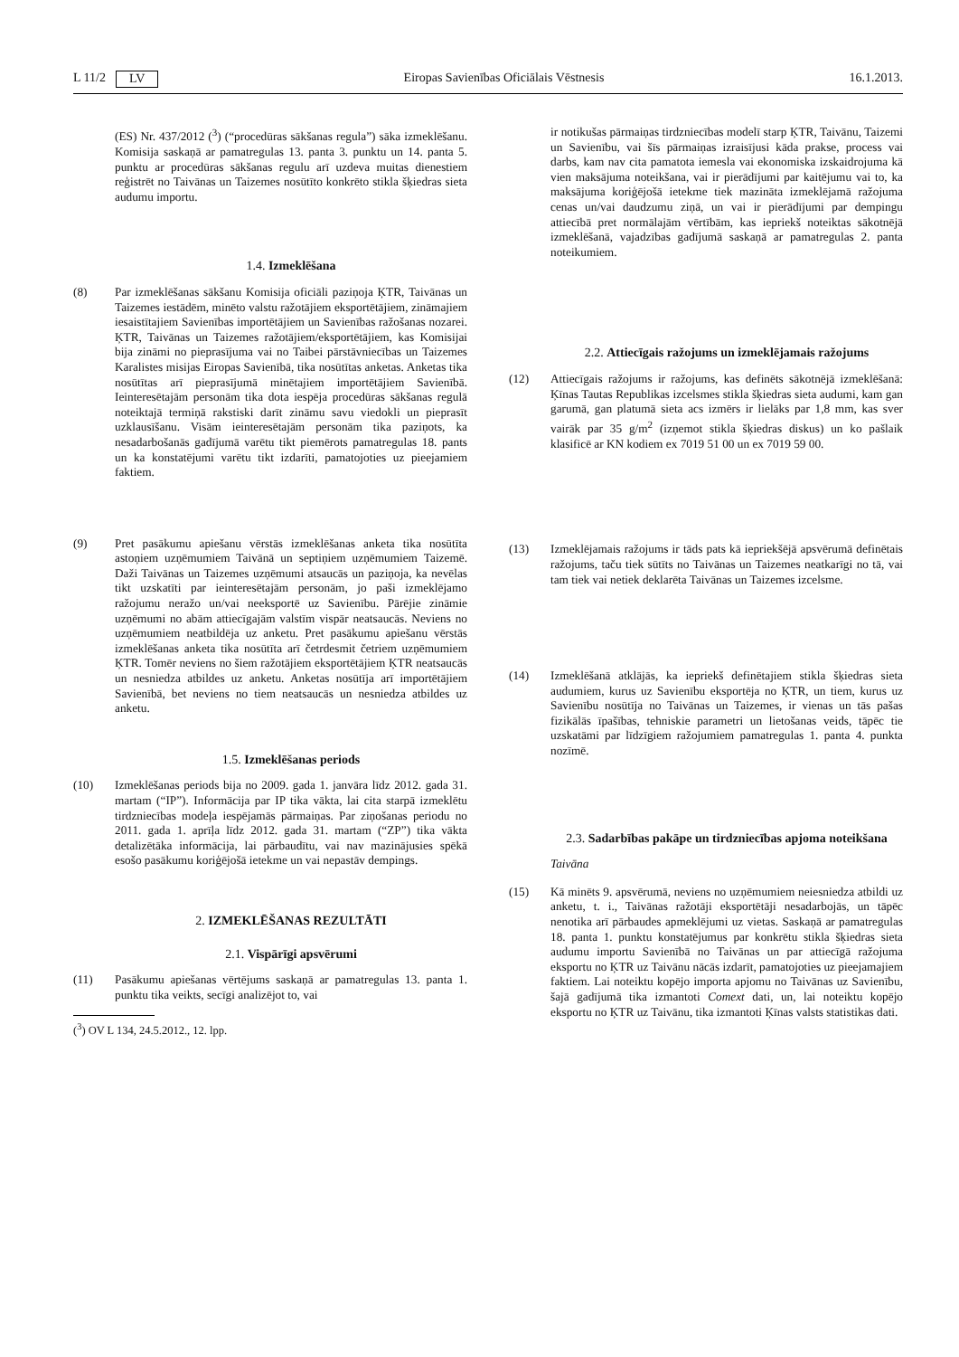L 11/2 LV Eiropas Savienības Oficiālais Vēstnesis 16.1.2013.
(ES) Nr. 437/2012 (<sup>3</sup>) (“procedūras sākšanas regula”) sāka izmeklēšanu. Komisija saskaņā ar pamatregulas 13. panta 3. punktu un 14. panta 5. punktu ar procedūras sākšanas regulu arī uzdeva muitas dienestiem reģistrēt no Taivānas un Taizemes nosūtīto konkrēto stikla šķiedras sieta audumu importu.
1.4. Izmeklēšana
(8) Par izmeklēšanas sākšanu Komisija oficiāli paziņoja ĶTR, Taivānas un Taizemes iestādēm, minēto valstu ražotājiem eksportētājiem, zināmajiem iesaistītajiem Savienības importētājiem un Savienības ražošanas nozarei. ĶTR, Taivānas un Taizemes ražotājiem/eksportētājiem, kas Komisijai bija zināmi no pieprasījuma vai no Taibei pārstāvniecības un Taizemes Karalistes misijas Eiropas Savienībā, tika nosūtītas anketas. Anketas tika nosūtītas arī pieprasījumā minētajiem importētājiem Savienībā. Ieinteresētajām personām tika dota iespēja procedūras sākšanas regulā noteiktajā termiņā rakstiski darīt zināmu savu viedokli un pieprasīt uzklausīšanu. Visām ieinteresētajām personām tika paziņots, ka nesadarbošanās gadījumā varētu tikt piemērots pamatregulas 18. pants un ka konstatējumi varētu tikt izdarīti, pamatojoties uz pieejamiem faktiem.
(9) Pret pasākumu apiešanu vērstās izmeklēšanas anketa tika nosūtīta astoņiem uzņēmumiem Taivānā un septiņiem uzņēmumiem Taizemē. Daži Taivānas un Taizemes uzņēmumi atsaucās un paziņoja, ka nevēlas tikt uzskatīti par ieinteresētajām personām, jo paši izmeklējamo ražojumu neražo un/vai neeksportē uz Savienību. Pārējie zināmie uzņēmumi no abām attiecīgajām valstīm vispār neatsaucās. Neviens no uzņēmumiem neatbildēja uz anketu. Pret pasākumu apiešanu vērstās izmeklēšanas anketa tika nosūtīta arī četrdesmit četriem uzņēmumiem ĶTR. Tomēr neviens no šiem ražotājiem eksportētājiem ĶTR neatsaucās un nesniedza atbildes uz anketu. Anketas nosūtīja arī importētājiem Savienībā, bet neviens no tiem neatsaucās un nesniedza atbildes uz anketu.
1.5. Izmeklēšanas periods
(10) Izmeklēšanas periods bija no 2009. gada 1. janvāra līdz 2012. gada 31. martam (“IP”). Informācija par IP tika vākta, lai cita starpā izmeklētu tirdzniecības modeļa iespējamās pārmaiņas. Par ziņošanas periodu no 2011. gada 1. aprīļa līdz 2012. gada 31. martam (“ZP”) tika vākta detalizētāka informācija, lai pārbaudītu, vai nav mazinājusies spēkā esošo pasākumu koriģējošā ietekme un vai nepastāv dempings.
2. IZMEKLĒŠANAS REZULTĀTI
2.1. Vispārīgi apsvērumi
(11) Pasākumu apiešanas vērtējums saskaņā ar pamatregulas 13. panta 1. punktu tika veikts, secīgi analizējot to, vai
(<sup>3</sup>) OV L 134, 24.5.2012., 12. lpp.
ir notikušas pārmaiņas tirdzniecības modelī starp ĶTR, Taivānu, Taizemi un Savienību, vai šīs pārmaiņas izraisījusi kāda prakse, process vai darbs, kam nav cita pamatota iemesla vai ekonomiska izskaidrojuma kā vien maksājuma noteikšana, vai ir pierādījumi par kaitējumu vai to, ka maksājuma koriģējošā ietekme tiek mazināta izmeklējamā ražojuma cenas un/vai daudzumu ziņā, un vai ir pierādījumi par dempingu attiecībā pret normālajām vērtībām, kas iepriekš noteiktas sākotnējā izmeklēšanā, vajadzības gadījumā saskaņā ar pamatregulas 2. panta noteikumiem.
2.2. Attiecīgais ražojums un izmeklējamais ražojums
(12) Attiecīgais ražojums ir ražojums, kas definēts sākotnējā izmeklēšanā: Ķīnas Tautas Republikas izcelsmes stikla šķiedras sieta audumi, kam gan garumā, gan platumā sieta acs izmērs ir lielāks par 1,8 mm, kas sver vairāk par 35 g/m<sup>2</sup> (izņemot stikla šķiedras diskus) un ko pašlaik klasificē ar KN kodiem ex 7019 51 00 un ex 7019 59 00.
(13) Izmeklējamais ražojums ir tāds pats kā iepriekšējā apsvērumā definētais ražojums, taču tiek sūtīts no Taivānas un Taizemes neatkarīgi no tā, vai tam tiek vai netiek deklarēta Taivānas un Taizemes izcelsme.
(14) Izmeklēšanā atklājās, ka iepriekš definētajiem stikla šķiedras sieta audumiem, kurus uz Savienību eksportēja no ĶTR, un tiem, kurus uz Savienību nosūtīja no Taivānas un Taizemes, ir vienas un tās pašas fizikālās īpašības, tehniskie parametri un lietošanas veids, tāpēc tie uzskatāmi par līdzīgiem ražojumiem pamatregulas 1. panta 4. punkta nozīmē.
2.3. Sadarbības pakāpe un tirdzniecības apjoma noteikšana
Taivāna
(15) Kā minēts 9. apsvērumā, neviens no uzņēmumiem neiesniedza atbildi uz anketu, t. i., Taivānas ražotāji eksportētāji nesadarbojās, un tāpēc nenotika arī pārbaudes apmeklējumi uz vietas. Saskaņā ar pamatregulas 18. panta 1. punktu konstatējumus par konkrētu stikla šķiedras sieta audumu importu Savienībā no Taivānas un par attiecīgā ražojuma eksportu no ĶTR uz Taivānu nācās izdarīt, pamatojoties uz pieejamajiem faktiem. Lai noteiktu kopējo importa apjomu no Taivānas uz Savienību, šajā gadījumā tika izmantoti Comext dati, un, lai noteiktu kopējo eksportu no ĶTR uz Taivānu, tika izmantoti Ķīnas valsts statistikas dati.